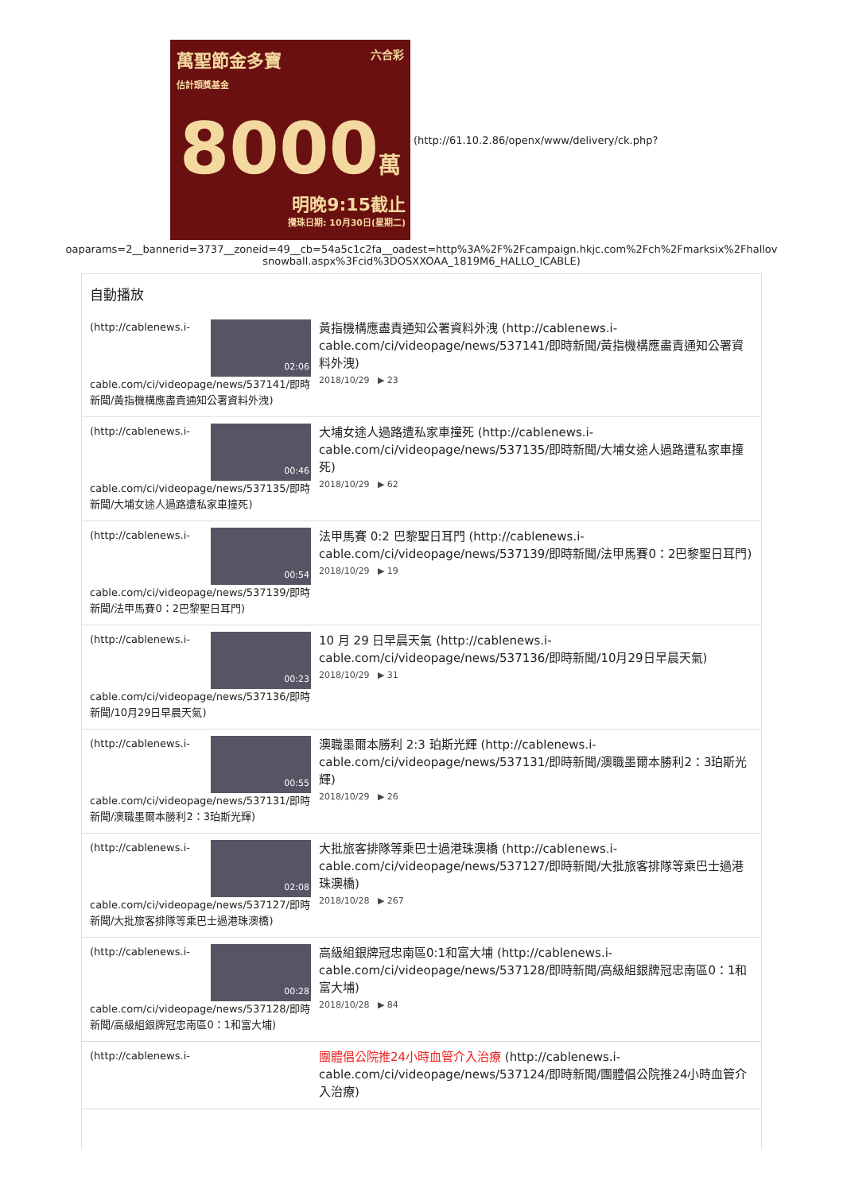萬聖節金多寶 六合彩
估計頭獎基金
8000萬
明晚9:15截止
攪珠日期: 10月30日(星期二)
(http://61.10.2.86/openx/www/delivery/ck.php?
oaparams=2__bannerid=3737__zoneid=49__cb=54a5c1c2fa__oadest=http%3A%2F%2Fcampaign.hkjc.com%2Fch%2Fmarksix%2Fhallov snowball.aspx%3Fcid%3DOSXXOAA_1819M6_HALLO_ICABLE)
自動播放
(http://cablenews.i-
02:06
cable.com/ci/videopage/news/537141/即時新聞/黃指機構應盡責通知公署資料外洩)
黃指機構應盡責通知公署資料外洩 (http://cablenews.i-cable.com/ci/videopage/news/537141/即時新聞/黃指機構應盡責通知公署資料外洩)
2018/10/29 ▶ 23
(http://cablenews.i-
00:46
cable.com/ci/videopage/news/537135/即時新聞/大埔女途人過路遭私家車撞死)
大埔女途人過路遭私家車撞死 (http://cablenews.i-cable.com/ci/videopage/news/537135/即時新聞/大埔女途人過路遭私家車撞死)
2018/10/29 ▶ 62
(http://cablenews.i-
00:54
cable.com/ci/videopage/news/537139/即時新聞/法甲馬賽0：2巴黎聖日耳門)
法甲馬賽 0:2 巴黎聖日耳門 (http://cablenews.i-cable.com/ci/videopage/news/537139/即時新聞/法甲馬賽0：2巴黎聖日耳門)
2018/10/29 ▶ 19
(http://cablenews.i-
00:23
cable.com/ci/videopage/news/537136/即時新聞/10月29日早晨天氣)
10 月 29 日早晨天氣 (http://cablenews.i-cable.com/ci/videopage/news/537136/即時新聞/10月29日早晨天氣)
2018/10/29 ▶ 31
(http://cablenews.i-
00:55
cable.com/ci/videopage/news/537131/即時新聞/澳職墨爾本勝利2：3珀斯光輝)
澳職墨爾本勝利 2:3 珀斯光輝 (http://cablenews.i-cable.com/ci/videopage/news/537131/即時新聞/澳職墨爾本勝利2：3珀斯光輝)
2018/10/29 ▶ 26
(http://cablenews.i-
02:08
cable.com/ci/videopage/news/537127/即時新聞/大批旅客排隊等乘巴士過港珠澳橋)
大批旅客排隊等乘巴士過港珠澳橋 (http://cablenews.i-cable.com/ci/videopage/news/537127/即時新聞/大批旅客排隊等乘巴士過港珠澳橋)
2018/10/28 ▶ 267
(http://cablenews.i-
00:28
cable.com/ci/videopage/news/537128/即時新聞/高級組銀牌冠忠南區0：1和富大埔)
高級組銀牌冠忠南區0:1和富大埔 (http://cablenews.i-cable.com/ci/videopage/news/537128/即時新聞/高級組銀牌冠忠南區0：1和富大埔)
2018/10/28 ▶ 84
(http://cablenews.i-
團體倡公院推24小時血管介入治療 (http://cablenews.i-cable.com/ci/videopage/news/537124/即時新聞/團體倡公院推24小時血管介入治療)